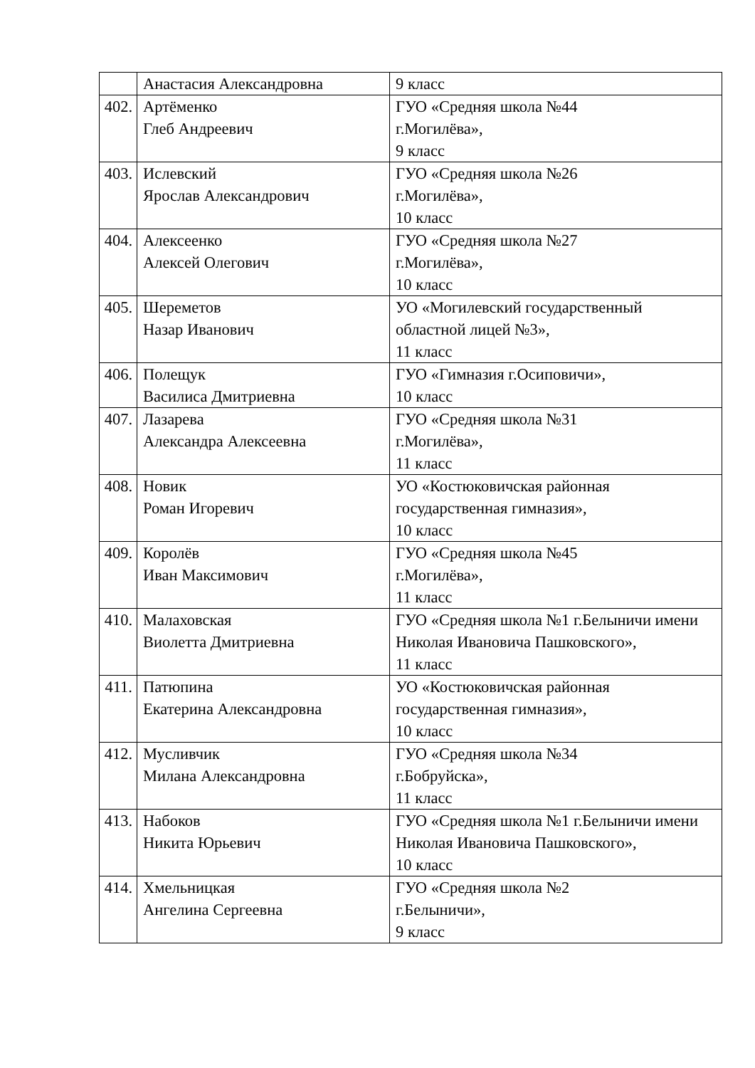| | Анастасия Александровна | 9 класс |
| 402. | Артёменко Глеб Андреевич | ГУО «Средняя школа №44 г.Могилёва», 9 класс |
| 403. | Ислевский Ярослав Александрович | ГУО «Средняя школа №26 г.Могилёва», 10 класс |
| 404. | Алексеенко Алексей Олегович | ГУО «Средняя школа №27 г.Могилёва», 10 класс |
| 405. | Шереметов Назар Иванович | УО «Могилевский государственный областной лицей №3», 11 класс |
| 406. | Полещук Василиса Дмитриевна | ГУО «Гимназия г.Осиповичи», 10 класс |
| 407. | Лазарева Александра Алексеевна | ГУО «Средняя школа №31 г.Могилёва», 11 класс |
| 408. | Новик Роман Игоревич | УО «Костюковичская районная государственная гимназия», 10 класс |
| 409. | Королёв Иван Максимович | ГУО «Средняя школа №45 г.Могилёва», 11 класс |
| 410. | Малаховская Виолетта Дмитриевна | ГУО «Средняя школа №1 г.Белыничи имени Николая Ивановича Пашковского», 11 класс |
| 411. | Патюпина Екатерина Александровна | УО «Костюковичская районная государственная гимназия», 10 класс |
| 412. | Мусливчик Милана Александровна | ГУО «Средняя школа №34 г.Бобруйска», 11 класс |
| 413. | Набоков Никита Юрьевич | ГУО «Средняя школа №1 г.Белыничи имени Николая Ивановича Пашковского», 10 класс |
| 414. | Хмельницкая Ангелина Сергеевна | ГУО «Средняя школа №2 г.Белыничи», 9 класс |